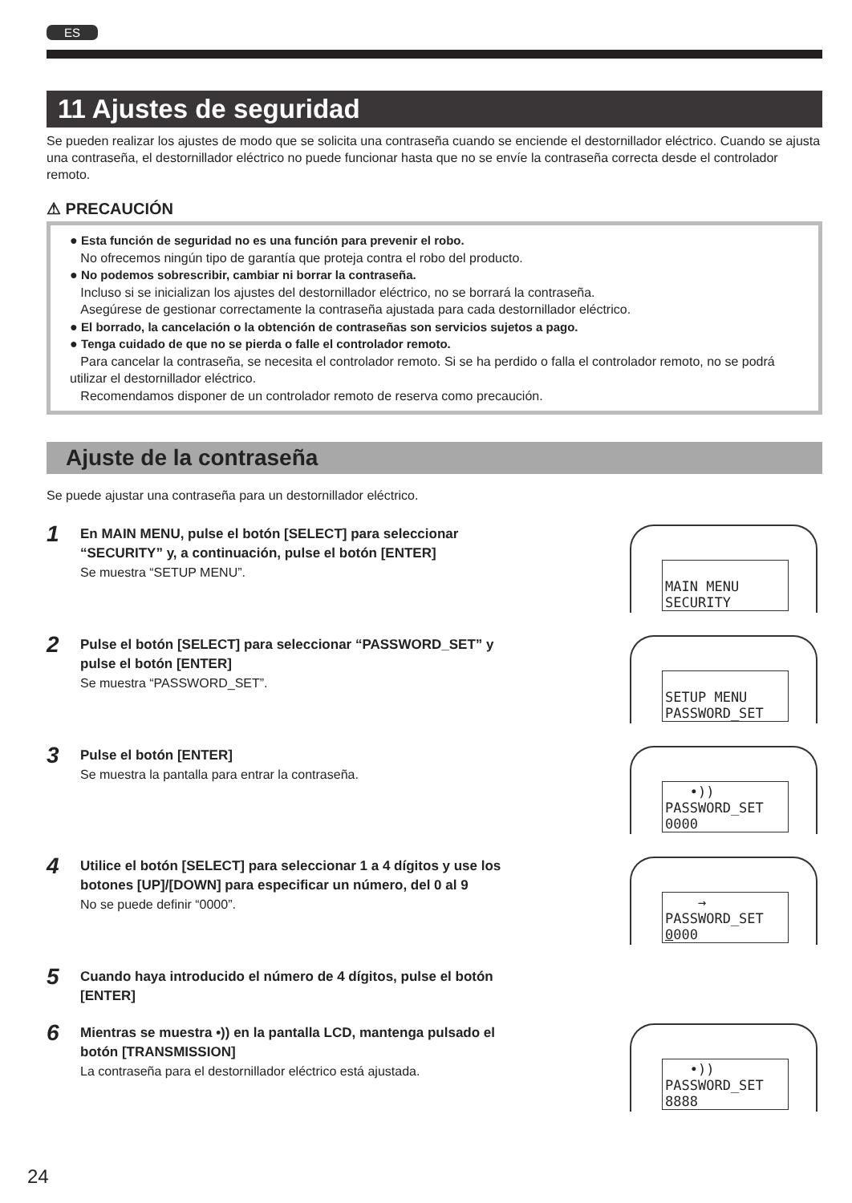ES
11 Ajustes de seguridad
Se pueden realizar los ajustes de modo que se solicita una contraseña cuando se enciende el destornillador eléctrico. Cuando se ajusta una contraseña, el destornillador eléctrico no puede funcionar hasta que no se envíe la contraseña correcta desde el controlador remoto.
⚠ PRECAUCIÓN
● Esta función de seguridad no es una función para prevenir el robo.
No ofrecemos ningún tipo de garantía que proteja contra el robo del producto.
● No podemos sobrescribir, cambiar ni borrar la contraseña.
Incluso si se inicializan los ajustes del destornillador eléctrico, no se borrará la contraseña.
Asegúrese de gestionar correctamente la contraseña ajustada para cada destornillador eléctrico.
● El borrado, la cancelación o la obtención de contraseñas son servicios sujetos a pago.
● Tenga cuidado de que no se pierda o falle el controlador remoto.
Para cancelar la contraseña, se necesita el controlador remoto. Si se ha perdido o falla el controlador remoto, no se podrá utilizar el destornillador eléctrico.
Recomendamos disponer de un controlador remoto de reserva como precaución.
Ajuste de la contraseña
Se puede ajustar una contraseña para un destornillador eléctrico.
1
En MAIN MENU, pulse el botón [SELECT] para seleccionar
“SECURITY” y, a continuación, pulse el botón [ENTER]
Se muestra “SETUP MENU”.
MAIN MENU
SECURITY
2
Pulse el botón [SELECT] para seleccionar “PASSWORD_SET” y
pulse el botón [ENTER]
Se muestra “PASSWORD_SET”.
SETUP MENU
PASSWORD_SET
3
Pulse el botón [ENTER]
Se muestra la pantalla para entrar la contraseña.
•))
PASSWORD_SET
0000
4
Utilice el botón [SELECT] para seleccionar 1 a 4 dígitos y use los
botones [UP]/[DOWN] para especificar un número, del 0 al 9
No se puede definir “0000”.
→
PASSWORD_SET
0000
5
Cuando haya introducido el número de 4 dígitos, pulse el botón
[ENTER]
6
Mientras se muestra •)) en la pantalla LCD, mantenga pulsado el
botón [TRANSMISSION]
La contraseña para el destornillador eléctrico está ajustada.
•))
PASSWORD_SET
8888
24